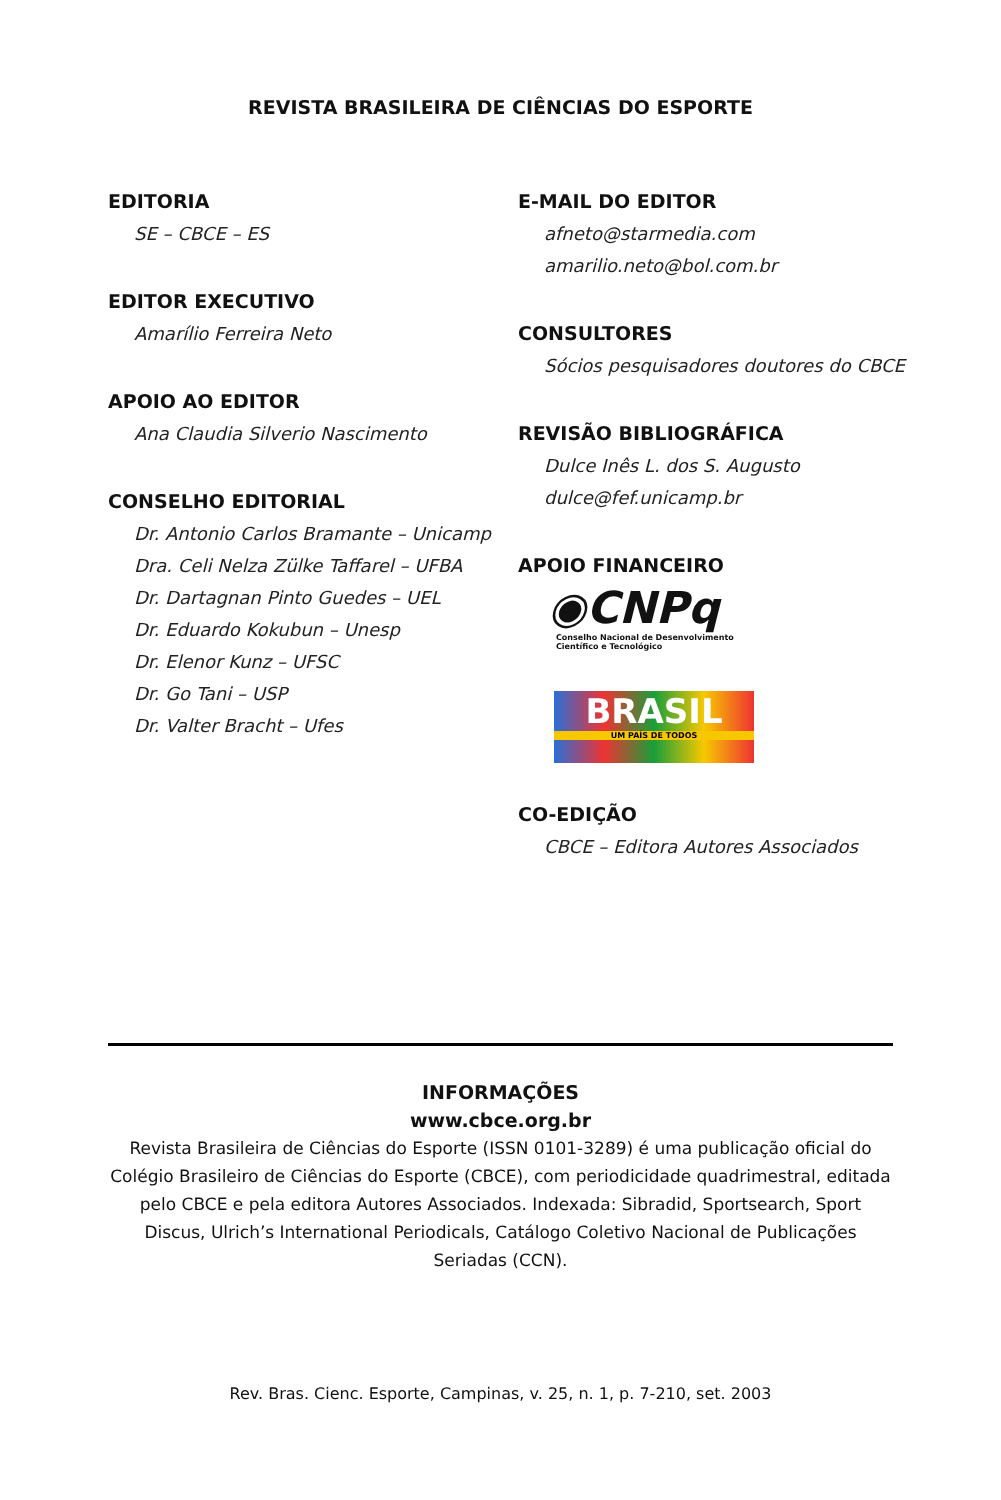REVISTA BRASILEIRA DE CIÊNCIAS DO ESPORTE
EDITORIA
SE – CBCE – ES
EDITOR EXECUTIVO
Amarílio Ferreira Neto
APOIO AO EDITOR
Ana Claudia Silverio Nascimento
CONSELHO EDITORIAL
Dr. Antonio Carlos Bramante – Unicamp
Dra. Celi Nelza Zülke Taffarel – UFBA
Dr. Dartagnan Pinto Guedes – UEL
Dr. Eduardo Kokubun – Unesp
Dr. Elenor Kunz – UFSC
Dr. Go Tani – USP
Dr. Valter Bracht – Ufes
E-MAIL DO EDITOR
afneto@starmedia.com
amarilio.neto@bol.com.br
CONSULTORES
Sócios pesquisadores doutores do CBCE
REVISÃO BIBLIOGRÁFICA
Dulce Inês L. dos S. Augusto
dulce@fef.unicamp.br
APOIO FINANCEIRO
◉CNPq
Conselho Nacional de Desenvolvimento
Científico e Tecnológico
BRASIL
UM PAÍS DE TODOS
CO-EDIÇÃO
CBCE – Editora Autores Associados
INFORMAÇÕES
www.cbce.org.br
Revista Brasileira de Ciências do Esporte (ISSN 0101-3289) é uma publicação oficial do Colégio Brasileiro de Ciências do Esporte (CBCE), com periodicidade quadrimestral, editada pelo CBCE e pela editora Autores Associados. Indexada: Sibradid, Sportsearch, Sport Discus, Ulrich’s International Periodicals, Catálogo Coletivo Nacional de Publicações Seriadas (CCN).
Rev. Bras. Cienc. Esporte, Campinas, v. 25, n. 1, p. 7-210, set. 2003